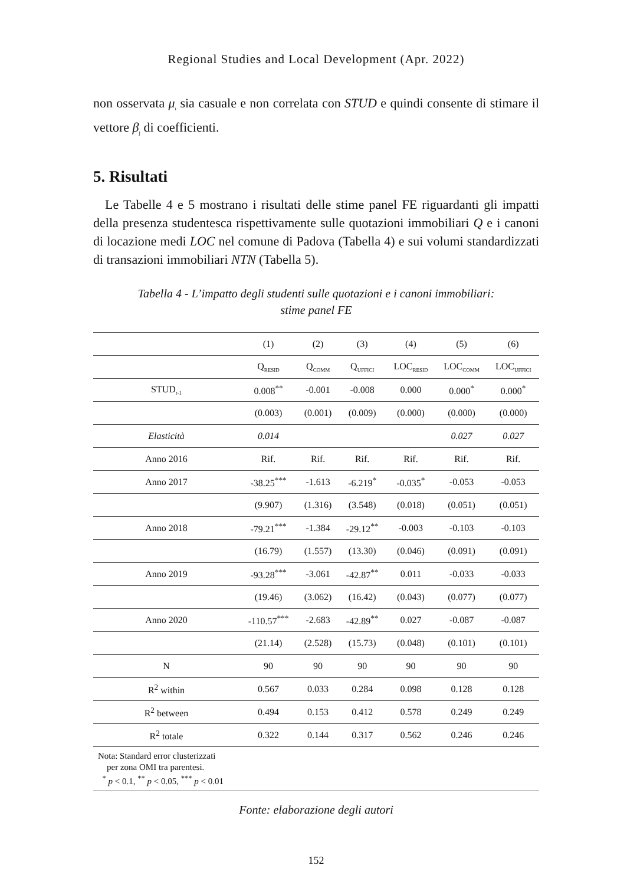Regional Studies and Local Development (Apr. 2022)
non osservata μ<sub>i</sub> sia casuale e non correlata con STUD e quindi consente di stimare il vettore β<sub>j</sub> di coefficienti.
5. Risultati
Le Tabelle 4 e 5 mostrano i risultati delle stime panel FE riguardanti gli impatti della presenza studentesca rispettivamente sulle quotazioni immobiliari Q e i canoni di locazione medi LOC nel comune di Padova (Tabella 4) e sui volumi standardizzati di transazioni immobiliari NTN (Tabella 5).
Tabella 4 - L’impatto degli studenti sulle quotazioni e i canoni immobiliari:
stime panel FE
| | (1) | (2) | (3) | (4) | (5) | (6) |
| --- | --- | --- | --- | --- | --- | --- |
| | Q<sub>RESID</sub> | Q<sub>COMM</sub> | Q<sub>UFFICI</sub> | LOC<sub>RESID</sub> | LOC<sub>COMM</sub> | LOC<sub>UFFICI</sub> |
| STUD<sub>t-1</sub> | 0.008<sup>**</sup> | -0.001 | -0.008 | 0.000 | 0.000<sup>*</sup> | 0.000<sup>*</sup> |
| | (0.003) | (0.001) | (0.009) | (0.000) | (0.000) | (0.000) |
| Elasticità | 0.014 | | | | 0.027 | 0.027 |
| Anno 2016 | Rif. | Rif. | Rif. | Rif. | Rif. | Rif. |
| Anno 2017 | -38.25<sup>***</sup> | -1.613 | -6.219<sup>*</sup> | -0.035<sup>*</sup> | -0.053 | -0.053 |
| | (9.907) | (1.316) | (3.548) | (0.018) | (0.051) | (0.051) |
| Anno 2018 | -79.21<sup>***</sup> | -1.384 | -29.12<sup>**</sup> | -0.003 | -0.103 | -0.103 |
| | (16.79) | (1.557) | (13.30) | (0.046) | (0.091) | (0.091) |
| Anno 2019 | -93.28<sup>***</sup> | -3.061 | -42.87<sup>**</sup> | 0.011 | -0.033 | -0.033 |
| | (19.46) | (3.062) | (16.42) | (0.043) | (0.077) | (0.077) |
| Anno 2020 | -110.57<sup>***</sup> | -2.683 | -42.89<sup>**</sup> | 0.027 | -0.087 | -0.087 |
| | (21.14) | (2.528) | (15.73) | (0.048) | (0.101) | (0.101) |
| N | 90 | 90 | 90 | 90 | 90 | 90 |
| R<sup>2</sup> within | 0.567 | 0.033 | 0.284 | 0.098 | 0.128 | 0.128 |
| R<sup>2</sup> between | 0.494 | 0.153 | 0.412 | 0.578 | 0.249 | 0.249 |
| R<sup>2</sup> totale | 0.322 | 0.144 | 0.317 | 0.562 | 0.246 | 0.246 |
| Nota: Standard error clusterizzati per zona OMI tra parentesi. <sup>*</sup> p < 0.1, <sup>**</sup> p < 0.05, <sup>***</sup> p < 0.01 | | | | | | |
Fonte: elaborazione degli autori
152